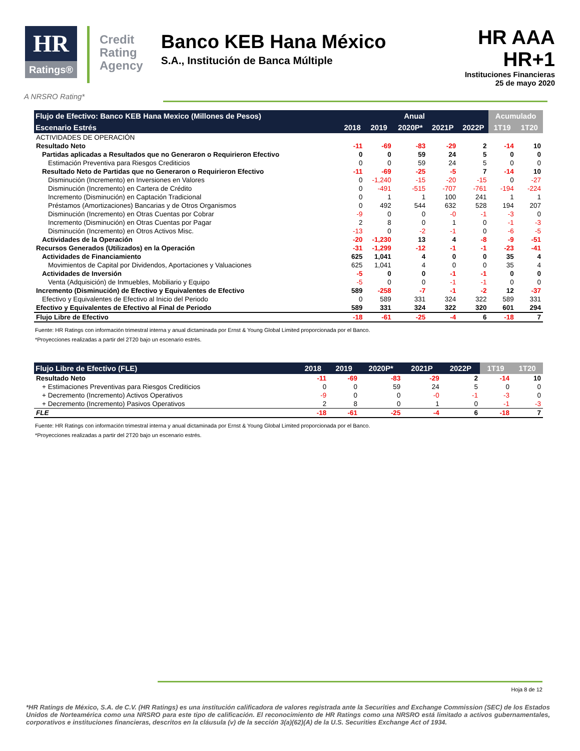HR
Ratings®
Credit
Rating
Agency
Banco KEB Hana México
S.A., Institución de Banca Múltiple
HR AAA
HR+1
Instituciones Financieras
25 de mayo 2020
A NRSRO Rating*
| Flujo de Efectivo: Banco KEB Hana Mexico (Millones de Pesos) | Anual | | | | | Acumulado | |
| --- | --- | --- | --- | --- | --- | --- | --- |
| Escenario Estrés | 2018 | 2019 | 2020P* | 2021P | 2022P | 1T19 | 1T20 |
| ACTIVIDADES DE OPERACIÓN | | | | | | | |
| Resultado Neto | -11 | -69 | -83 | -29 | 2 | -14 | 10 |
| Partidas aplicadas a Resultados que no Generaron o Requirieron Efectivo | 0 | 0 | 59 | 24 | 5 | 0 | 0 |
| Estimación Preventiva para Riesgos Crediticios | 0 | 0 | 59 | 24 | 5 | 0 | 0 |
| Resultado Neto de Partidas que no Generaron o Requirieron Efectivo | -11 | -69 | -25 | -5 | 7 | -14 | 10 |
| Disminución (Incremento) en Inversiones en Valores | 0 | -1,240 | -15 | -20 | -15 | 0 | -27 |
| Disminución (Incremento) en Cartera de Crédito | 0 | -491 | -515 | -707 | -761 | -194 | -224 |
| Incremento (Disminución) en Captación Tradicional | 0 | 1 | 1 | 100 | 241 | 1 | 1 |
| Préstamos (Amortizaciones) Bancarias y de Otros Organismos | 0 | 492 | 544 | 632 | 528 | 194 | 207 |
| Disminución (Incremento) en Otras Cuentas por Cobrar | -9 | 0 | 0 | -0 | -1 | -3 | 0 |
| Incremento (Disminución) en Otras Cuentas por Pagar | 2 | 8 | 0 | 1 | 0 | -1 | -3 |
| Disminución (Incremento) en Otros Activos Misc. | -13 | 0 | -2 | -1 | 0 | -6 | -5 |
| Actividades de la Operación | -20 | -1,230 | 13 | 4 | -8 | -9 | -51 |
| Recursos Generados (Utilizados) en la Operación | -31 | -1,299 | -12 | -1 | -1 | -23 | -41 |
| Actividades de Financiamiento | 625 | 1,041 | 4 | 0 | 0 | 35 | 4 |
| Movimientos de Capital por Dividendos, Aportaciones y Valuaciones | 625 | 1,041 | 4 | 0 | 0 | 35 | 4 |
| Actividades de Inversión | -5 | 0 | 0 | -1 | -1 | 0 | 0 |
| Venta (Adquisición) de Inmuebles, Mobiliario y Equipo | -5 | 0 | 0 | -1 | -1 | 0 | 0 |
| Incremento (Disminución) de Efectivo y Equivalentes de Efectivo | 589 | -258 | -7 | -1 | -2 | 12 | -37 |
| Efectivo y Equivalentes de Efectivo al Inicio del Periodo | 0 | 589 | 331 | 324 | 322 | 589 | 331 |
| Efectivo y Equivalentes de Efectivo al Final de Periodo | 589 | 331 | 324 | 322 | 320 | 601 | 294 |
| Flujo Libre de Efectivo | -18 | -61 | -25 | -4 | 6 | -18 | 7 |
Fuente: HR Ratings con información trimestral interna y anual dictaminada por Ernst & Young Global Limited proporcionada por el Banco.
*Proyecciones realizadas a partir del 2T20 bajo un escenario estrés.
| Flujo Libre de Efectivo (FLE) | 2018 | 2019 | 2020P* | 2021P | 2022P | 1T19 | 1T20 |
| --- | --- | --- | --- | --- | --- | --- | --- |
| Resultado Neto | -11 | -69 | -83 | -29 | 2 | -14 | 10 |
| + Estimaciones Preventivas para Riesgos Crediticios | 0 | 0 | 59 | 24 | 5 | 0 | 0 |
| + Decremento (Incremento) Activos Operativos | -9 | 0 | 0 | -0 | -1 | -3 | 0 |
| + Decremento (Incremento) Pasivos Operativos | 2 | 8 | 0 | 1 | 0 | -1 | -3 |
| FLE | -18 | -61 | -25 | -4 | 6 | -18 | 7 |
Fuente: HR Ratings con información trimestral interna y anual dictaminada por Ernst & Young Global Limited proporcionada por el Banco.
*Proyecciones realizadas a partir del 2T20 bajo un escenario estrés.
Hoja 8 de 12
*HR Ratings de México, S.A. de C.V. (HR Ratings) es una institución calificadora de valores registrada ante la Securities and Exchange Commission (SEC) de los Estados Unidos de Norteamérica como una NRSRO para este tipo de calificación. El reconocimiento de HR Ratings como una NRSRO está limitado a activos gubernamentales, corporativos e instituciones financieras, descritos en la cláusula (v) de la sección 3(a)(62)(A) de la U.S. Securities Exchange Act of 1934.